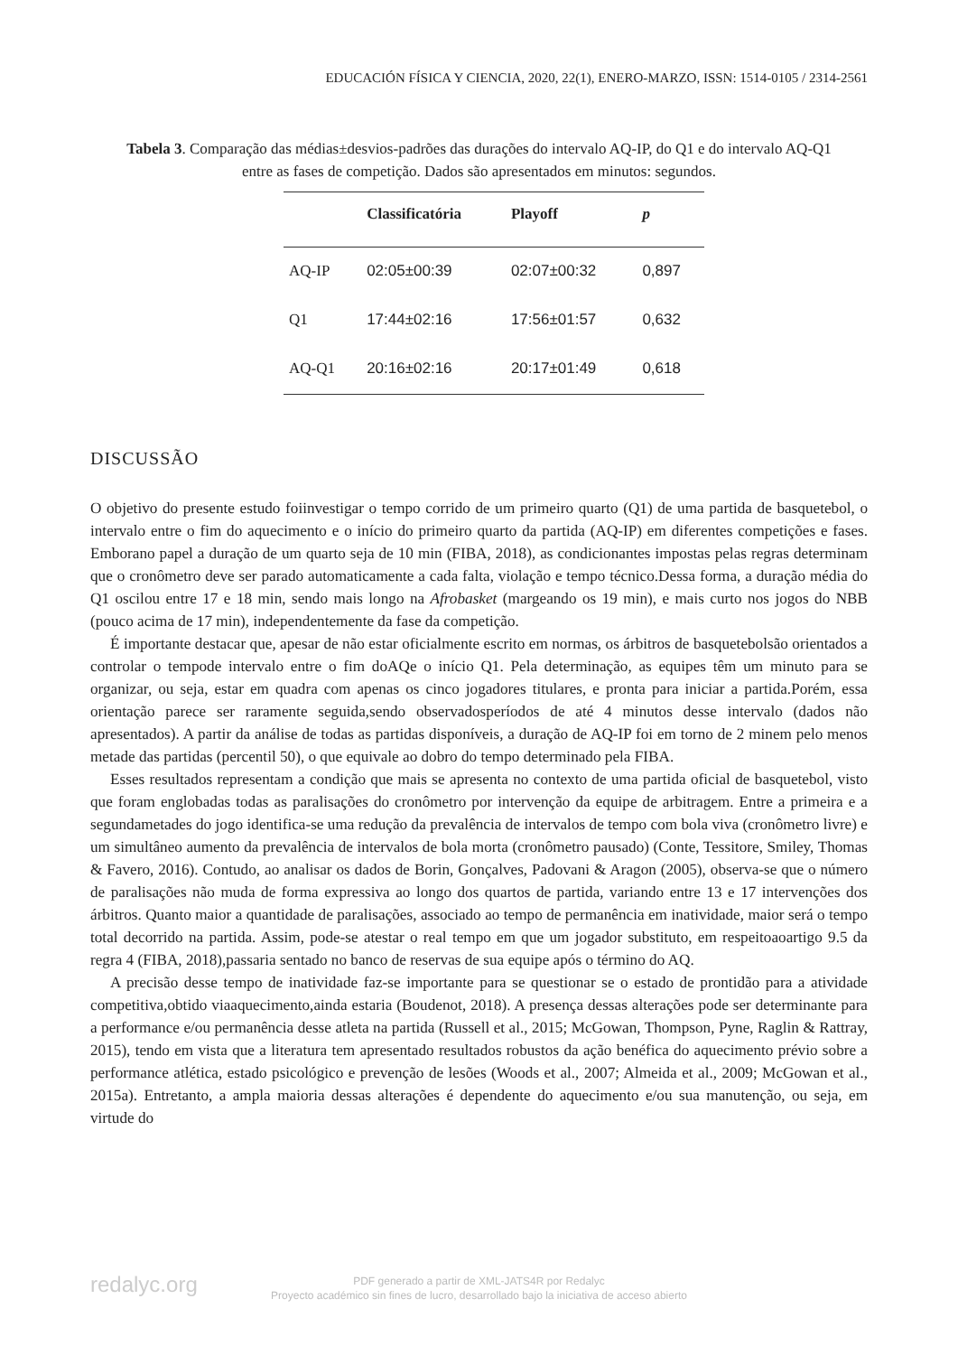EDUCACIÓN FÍSICA Y CIENCIA, 2020, 22(1), ENERO-MARZO, ISSN: 1514-0105 / 2314-2561
Tabela 3. Comparação das médias±desvios-padrões das durações do intervalo AQ-IP, do Q1 e do intervalo AQ-Q1 entre as fases de competição. Dados são apresentados em minutos: segundos.
| | Classificatória | Playoff | p |
| --- | --- | --- | --- |
| AQ-IP | 02:05±00:39 | 02:07±00:32 | 0,897 |
| Q1 | 17:44±02:16 | 17:56±01:57 | 0,632 |
| AQ-Q1 | 20:16±02:16 | 20:17±01:49 | 0,618 |
DISCUSSÃO
O objetivo do presente estudo foiinvestigar o tempo corrido de um primeiro quarto (Q1) de uma partida de basquetebol, o intervalo entre o fim do aquecimento e o início do primeiro quarto da partida (AQ-IP) em diferentes competições e fases. Emborano papel a duração de um quarto seja de 10 min (FIBA, 2018), as condicionantes impostas pelas regras determinam que o cronômetro deve ser parado automaticamente a cada falta, violação e tempo técnico.Dessa forma, a duração média do Q1 oscilou entre 17 e 18 min, sendo mais longo na Afrobasket (margeando os 19 min), e mais curto nos jogos do NBB (pouco acima de 17 min), independentemente da fase da competição.
É importante destacar que, apesar de não estar oficialmente escrito em normas, os árbitros de basquetebolsão orientados a controlar o tempode intervalo entre o fim doAQe o início Q1. Pela determinação, as equipes têm um minuto para se organizar, ou seja, estar em quadra com apenas os cinco jogadores titulares, e pronta para iniciar a partida.Porém, essa orientação parece ser raramente seguida,sendo observadosperíodos de até 4 minutos desse intervalo (dados não apresentados). A partir da análise de todas as partidas disponíveis, a duração de AQ-IP foi em torno de 2 minem pelo menos metade das partidas (percentil 50), o que equivale ao dobro do tempo determinado pela FIBA.
Esses resultados representam a condição que mais se apresenta no contexto de uma partida oficial de basquetebol, visto que foram englobadas todas as paralisações do cronômetro por intervenção da equipe de arbitragem. Entre a primeira e a segundametades do jogo identifica-se uma redução da prevalência de intervalos de tempo com bola viva (cronômetro livre) e um simultâneo aumento da prevalência de intervalos de bola morta (cronômetro pausado) (Conte, Tessitore, Smiley, Thomas & Favero, 2016). Contudo, ao analisar os dados de Borin, Gonçalves, Padovani & Aragon (2005), observa-se que o número de paralisações não muda de forma expressiva ao longo dos quartos de partida, variando entre 13 e 17 intervenções dos árbitros. Quanto maior a quantidade de paralisações, associado ao tempo de permanência em inatividade, maior será o tempo total decorrido na partida. Assim, pode-se atestar o real tempo em que um jogador substituto, em respeitoaoartigo 9.5 da regra 4 (FIBA, 2018),passaria sentado no banco de reservas de sua equipe após o término do AQ.
A precisão desse tempo de inatividade faz-se importante para se questionar se o estado de prontidão para a atividade competitiva,obtido viaaquecimento,ainda estaria (Boudenot, 2018). A presença dessas alterações pode ser determinante para a performance e/ou permanência desse atleta na partida (Russell et al., 2015; McGowan, Thompson, Pyne, Raglin & Rattray, 2015), tendo em vista que a literatura tem apresentado resultados robustos da ação benéfica do aquecimento prévio sobre a performance atlética, estado psicológico e prevenção de lesões (Woods et al., 2007; Almeida et al., 2009; McGowan et al., 2015a). Entretanto, a ampla maioria dessas alterações é dependente do aquecimento e/ou sua manutenção, ou seja, em virtude do
redalyc.org
PDF generado a partir de XML-JATS4R por Redalyc
Proyecto académico sin fines de lucro, desarrollado bajo la iniciativa de acceso abierto